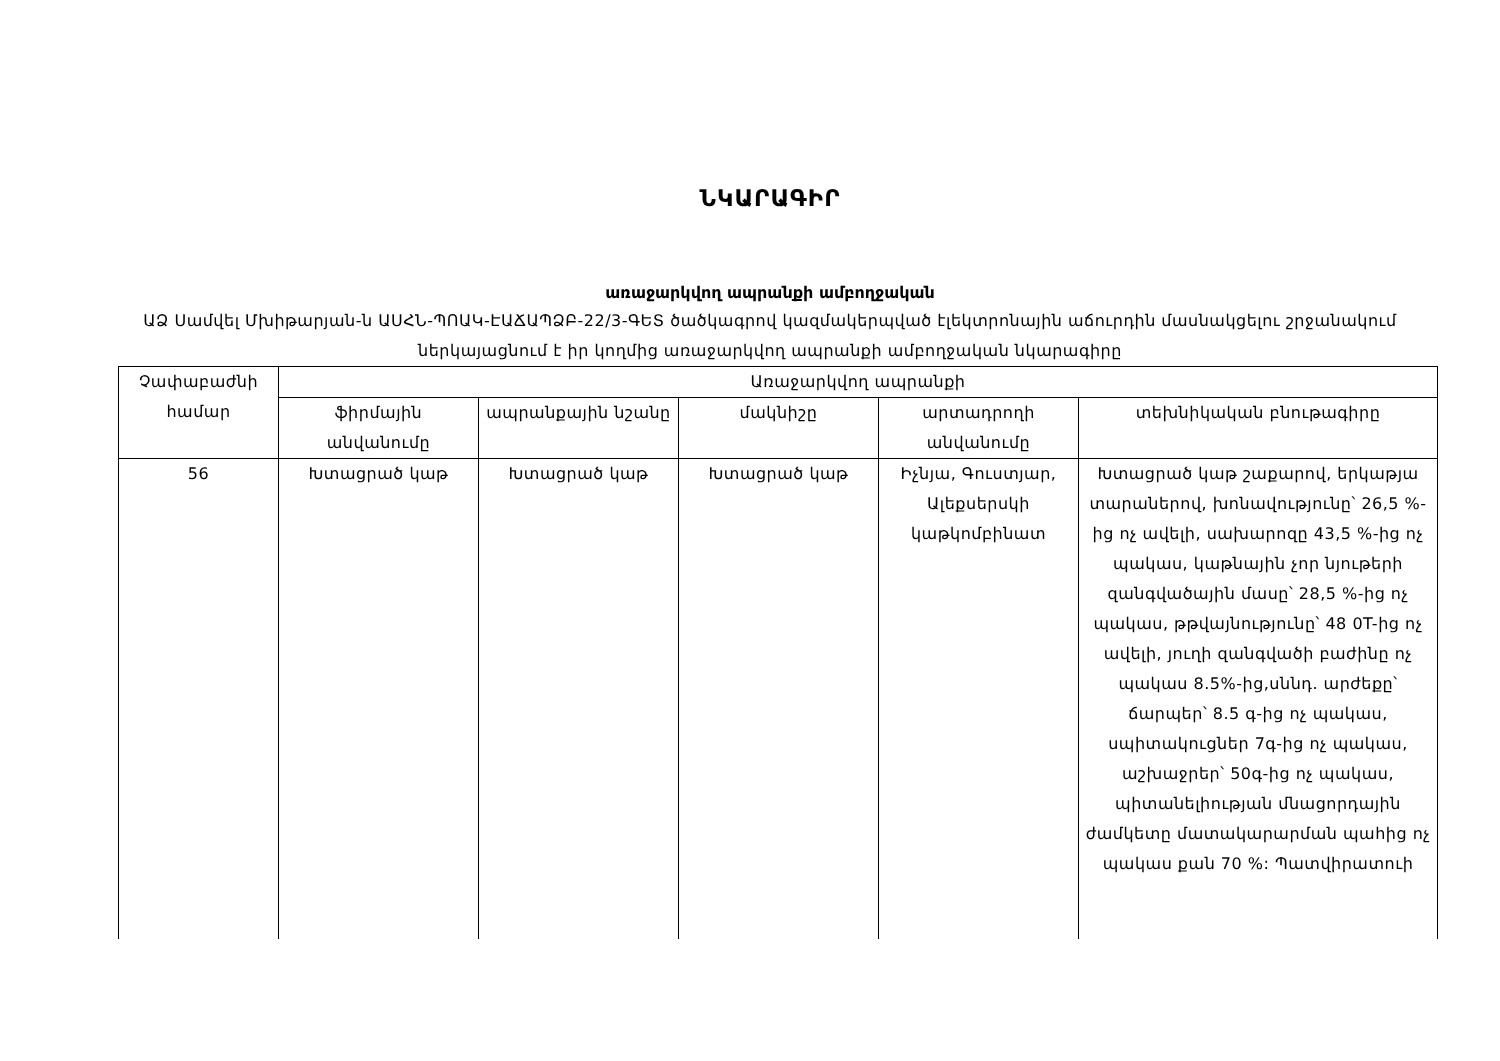ՆԿԱՐԱԳԻՐ
առաջարկվող ապրանքի ամբողջական
ԱՁ Սամվել Մխիթարյան-ն ԱՍՀՆ-ՊՈԱԿ-ԷԱՃԱՊՁԲ-22/3-ԳԵՏ ծածկագրով կազմակերպված էլեկտրոնային աճուրդին մասնակցելու շրջանակում ներկայացնում է իր կողմից առաջարկվող ապրանքի ամբողջական նկարագիրը
| Չափաբաժնի համար | Առաջարկվող ապրանքի | | | | |
| --- | --- | --- | --- | --- | --- |
| | ֆիրմային անվանումը | ապրանքային նշանը | մակնիշը | արտադրողի անվանումը | տեխնիկական բնութագիրը |
| 56 | Խտացրած կաթ | Խտացրած կաթ | Խտացրած կաթ | Իչնյա, Գուստյար, Ալեքսերսկի կաթկոմբինատ | Խտացրած կաթ շաքարով, երկաթյա տարաներով, խոնավությունը՝ 26,5 %-ից ոչ ավելի, սախարոզը 43,5 %-ից ոչ պակաս, կաթնային չոր նյութերի զանգվածային մասը՝ 28,5 %-ից ոչ պակաս, թթվայնությունը՝ 48 0T-ից ոչ ավելի, յուղի զանգվածի բաժինը ոչ պակաս 8.5%-ից,սննդ. արժեքը՝ ճարպեր՝ 8.5 գ-ից ոչ պակաս, սպիտակուցներ 7գ-ից ոչ պակաս, աշխաջրեր՝ 50գ-ից ոչ պակաս, պիտանելիության մնացորդային ժամկետը մատակարարման պահից ոչ պակաս քան 70 %: Պատվիրատուի |